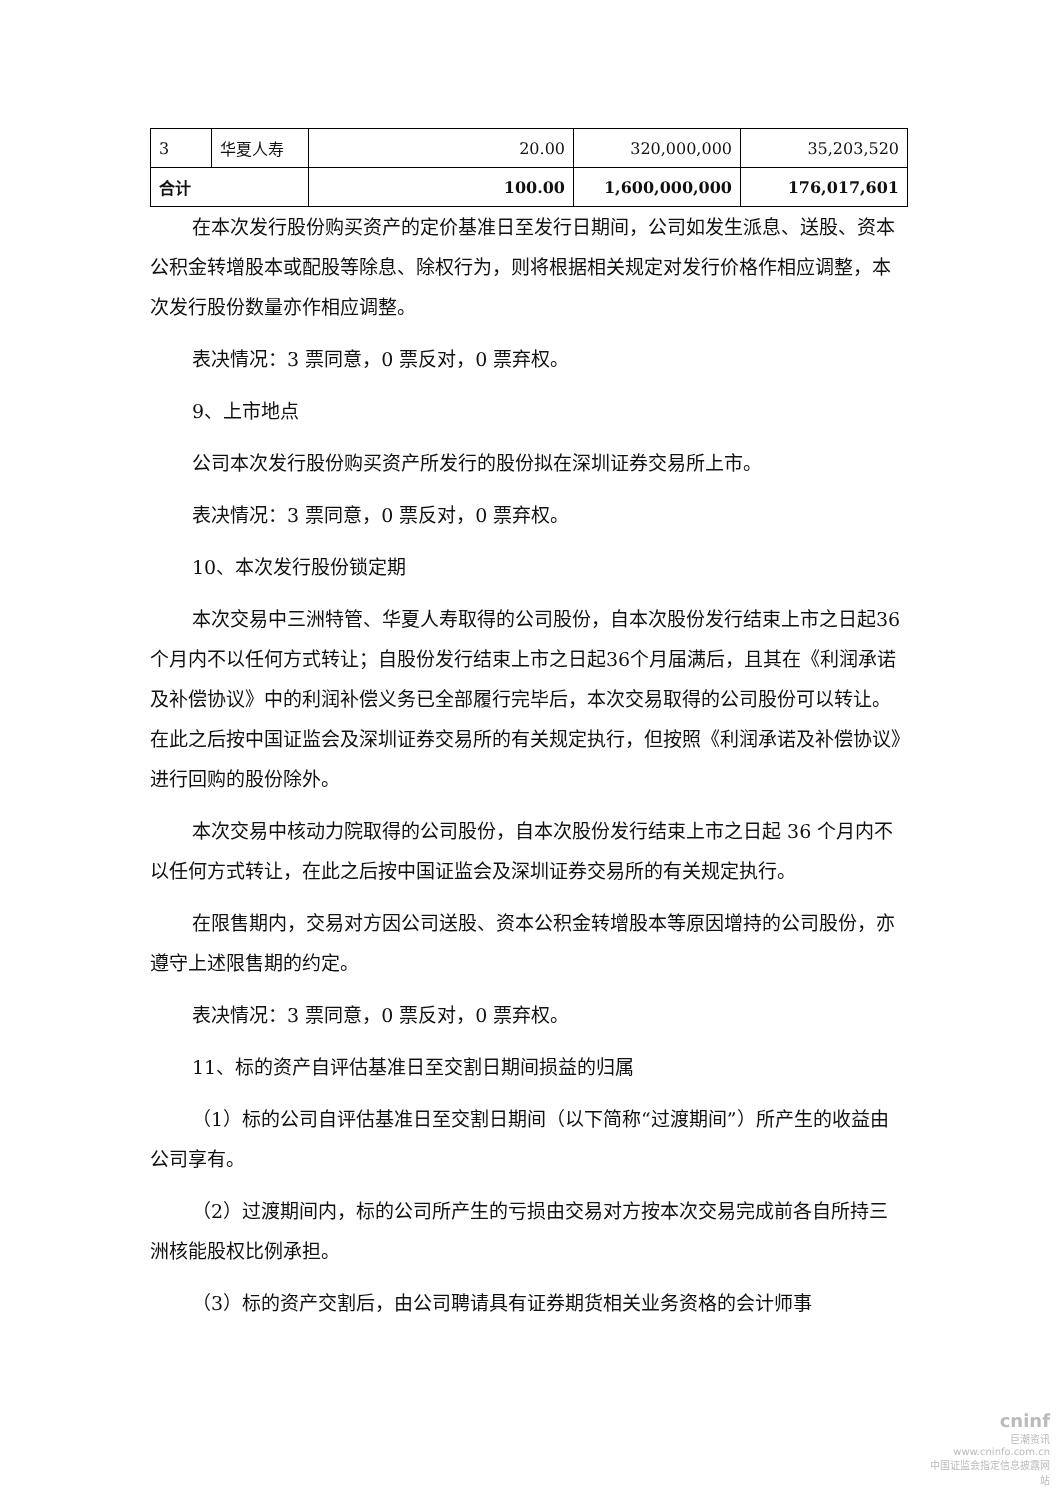| 3 | 华夏人寿 | 20.00 | 320,000,000 | 35,203,520 |
| 合计 | | 100.00 | 1,600,000,000 | 176,017,601 |
在本次发行股份购买资产的定价基准日至发行日期间，公司如发生派息、送股、资本公积金转增股本或配股等除息、除权行为，则将根据相关规定对发行价格作相应调整，本次发行股份数量亦作相应调整。
表决情况：3 票同意，0 票反对，0 票弃权。
9、上市地点
公司本次发行股份购买资产所发行的股份拟在深圳证券交易所上市。
表决情况：3 票同意，0 票反对，0 票弃权。
10、本次发行股份锁定期
本次交易中三洲特管、华夏人寿取得的公司股份，自本次股份发行结束上市之日起36个月内不以任何方式转让；自股份发行结束上市之日起36个月届满后，且其在《利润承诺及补偿协议》中的利润补偿义务已全部履行完毕后，本次交易取得的公司股份可以转让。在此之后按中国证监会及深圳证券交易所的有关规定执行，但按照《利润承诺及补偿协议》进行回购的股份除外。
本次交易中核动力院取得的公司股份，自本次股份发行结束上市之日起 36 个月内不以任何方式转让，在此之后按中国证监会及深圳证券交易所的有关规定执行。
在限售期内，交易对方因公司送股、资本公积金转增股本等原因增持的公司股份，亦遵守上述限售期的约定。
表决情况：3 票同意，0 票反对，0 票弃权。
11、标的资产自评估基准日至交割日期间损益的归属
（1）标的公司自评估基准日至交割日期间（以下简称“过渡期间”）所产生的收益由公司享有。
（2）过渡期间内，标的公司所产生的亏损由交易对方按本次交易完成前各自所持三洲核能股权比例承担。
（3）标的资产交割后，由公司聘请具有证券期货相关业务资格的会计师事
cninf
巨潮资讯
www.cninfo.com.cn
中国证监会指定信息披露网站